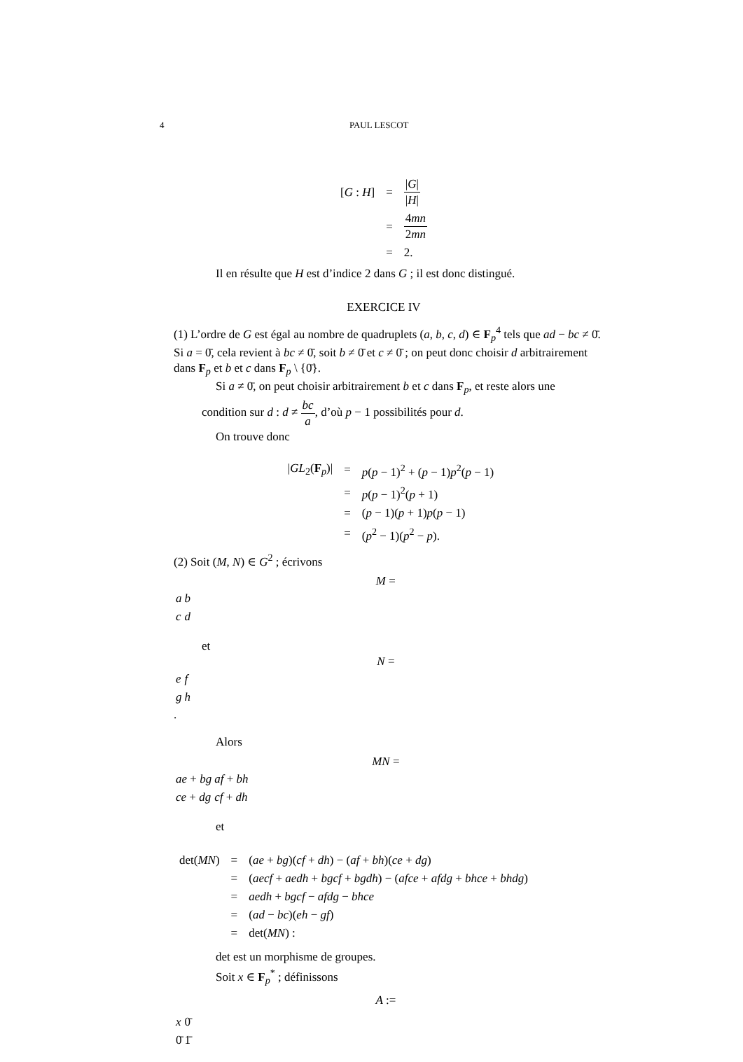4 PAUL LESCOT
| [ G : H ] | = | / G / / H / |
| | = | 4 mn 2 mn |
| | = | 2. |
Il en résulte que H est d’indice 2 dans G ; il est donc distingué.
EXERCICE IV
(1) L’ordre de G est égal au nombre de quadruplets (a, b, c, d) ∈ F<sub>p</sub><sup>4</sup> tels que ad − bc ≠ 0̄. Si a = 0̄, cela revient à bc ≠ 0̄, soit b ≠ 0̄ et c ≠ 0̄ ; on peut donc choisir d arbitrairement dans F<sub>p</sub> et b et c dans F<sub>p</sub> \ {0̄}.
Si a ≠ 0̄, on peut choisir arbitrairement b et c dans F<sub>p</sub>, et reste alors une
condition sur d : d ≠ bc a, d’où p − 1 possibilités pour d.
On trouve donc
| / GL<sub>2</sub>( F<sub>p</sub>)/ | = | p ( p − 1)<sup>2</sup> + ( p − 1) p<sup>2</sup>( p − 1) |
| | = | p ( p − 1)<sup>2</sup>( p + 1) |
| | = | ( p − 1)( p + 1) p ( p − 1) |
| | = | ( p<sup>2</sup> − 1)( p<sup>2</sup> − p ). |
(2) Soit (M, N) ∈ G<sup>2</sup> ; écrivons
M =
| a | b |
| c | d |
et
N =
| e | f |
| g | h |
.
Alors
MN =
| ae + bg | af + bh |
| ce + dg | cf + dh |
et
| det( MN ) | = | ( ae + bg )( cf + dh ) − ( af + bh )( ce + dg ) |
| | = | ( aecf + aedh + bgcf + bgdh ) − ( afce + afdg + bhce + bhdg ) |
| | = | aedh + bgcf − afdg − bhce |
| | = | ( ad − bc )( eh − gf ) |
| | = | det( MN ) : |
det est un morphisme de groupes.
Soit x ∈ F<sub>p</sub><sup>*</sup> ; définissons
A :=
| x | 0̄ |
| 0̄ | 1̄ |